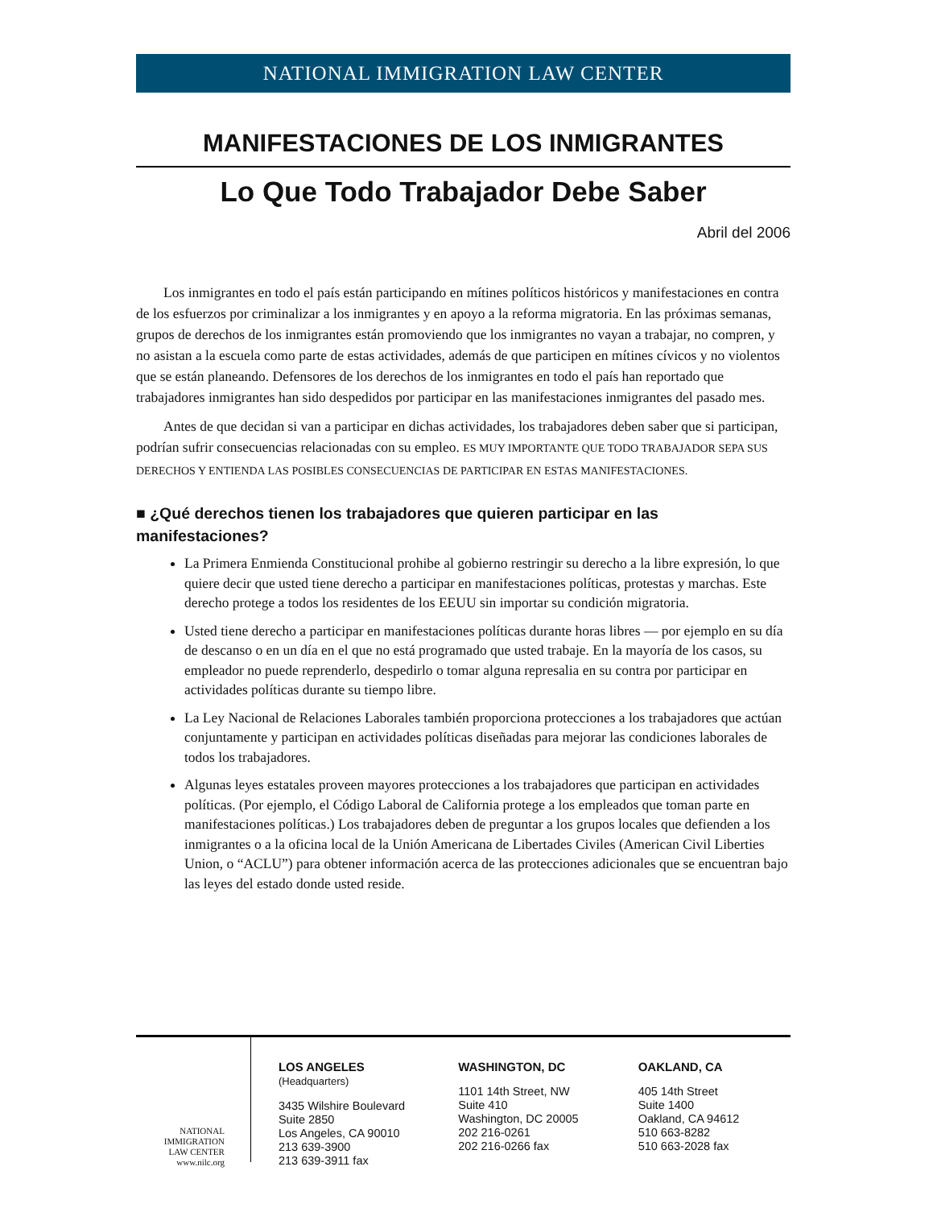NATIONAL IMMIGRATION LAW CENTER
MANIFESTACIONES DE LOS INMIGRANTES
Lo Que Todo Trabajador Debe Saber
Abril del 2006
Los inmigrantes en todo el país están participando en mítines políticos históricos y manifestaciones en contra de los esfuerzos por criminalizar a los inmigrantes y en apoyo a la reforma migratoria. En las próximas semanas, grupos de derechos de los inmigrantes están promoviendo que los inmigrantes no vayan a trabajar, no compren, y no asistan a la escuela como parte de estas actividades, además de que participen en mítines cívicos y no violentos que se están planeando. Defensores de los derechos de los inmigrantes en todo el país han reportado que trabajadores inmigrantes han sido despedidos por participar en las manifestaciones inmigrantes del pasado mes.
Antes de que decidan si van a participar en dichas actividades, los trabajadores deben saber que si participan, podrían sufrir consecuencias relacionadas con su empleo. ES MUY IMPORTANTE QUE TODO TRABAJADOR SEPA SUS DERECHOS Y ENTIENDA LAS POSIBLES CONSECUENCIAS DE PARTICIPAR EN ESTAS MANIFESTACIONES.
■ ¿Qué derechos tienen los trabajadores que quieren participar en las manifestaciones?
La Primera Enmienda Constitucional prohibe al gobierno restringir su derecho a la libre expresión, lo que quiere decir que usted tiene derecho a participar en manifestaciones políticas, protestas y marchas. Este derecho protege a todos los residentes de los EEUU sin importar su condición migratoria.
Usted tiene derecho a participar en manifestaciones políticas durante horas libres — por ejemplo en su día de descanso o en un día en el que no está programado que usted trabaje. En la mayoría de los casos, su empleador no puede reprenderlo, despedirlo o tomar alguna represalia en su contra por participar en actividades políticas durante su tiempo libre.
La Ley Nacional de Relaciones Laborales también proporciona protecciones a los trabajadores que actúan conjuntamente y participan en actividades políticas diseñadas para mejorar las condiciones laborales de todos los trabajadores.
Algunas leyes estatales proveen mayores protecciones a los trabajadores que participan en actividades políticas. (Por ejemplo, el Código Laboral de California protege a los empleados que toman parte en manifestaciones políticas.) Los trabajadores deben de preguntar a los grupos locales que defienden a los inmigrantes o a la oficina local de la Unión Americana de Libertades Civiles (American Civil Liberties Union, o “ACLU”) para obtener información acerca de las protecciones adicionales que se encuentran bajo las leyes del estado donde usted reside.
NATIONAL
IMMIGRATION
LAW CENTER
www.nilc.org
LOS ANGELES (Headquarters)
3435 Wilshire Boulevard
Suite 2850
Los Angeles, CA 90010
213 639-3900
213 639-3911 fax
WASHINGTON, DC
1101 14th Street, NW
Suite 410
Washington, DC 20005
202 216-0261
202 216-0266 fax
OAKLAND, CA
405 14th Street
Suite 1400
Oakland, CA 94612
510 663-8282
510 663-2028 fax